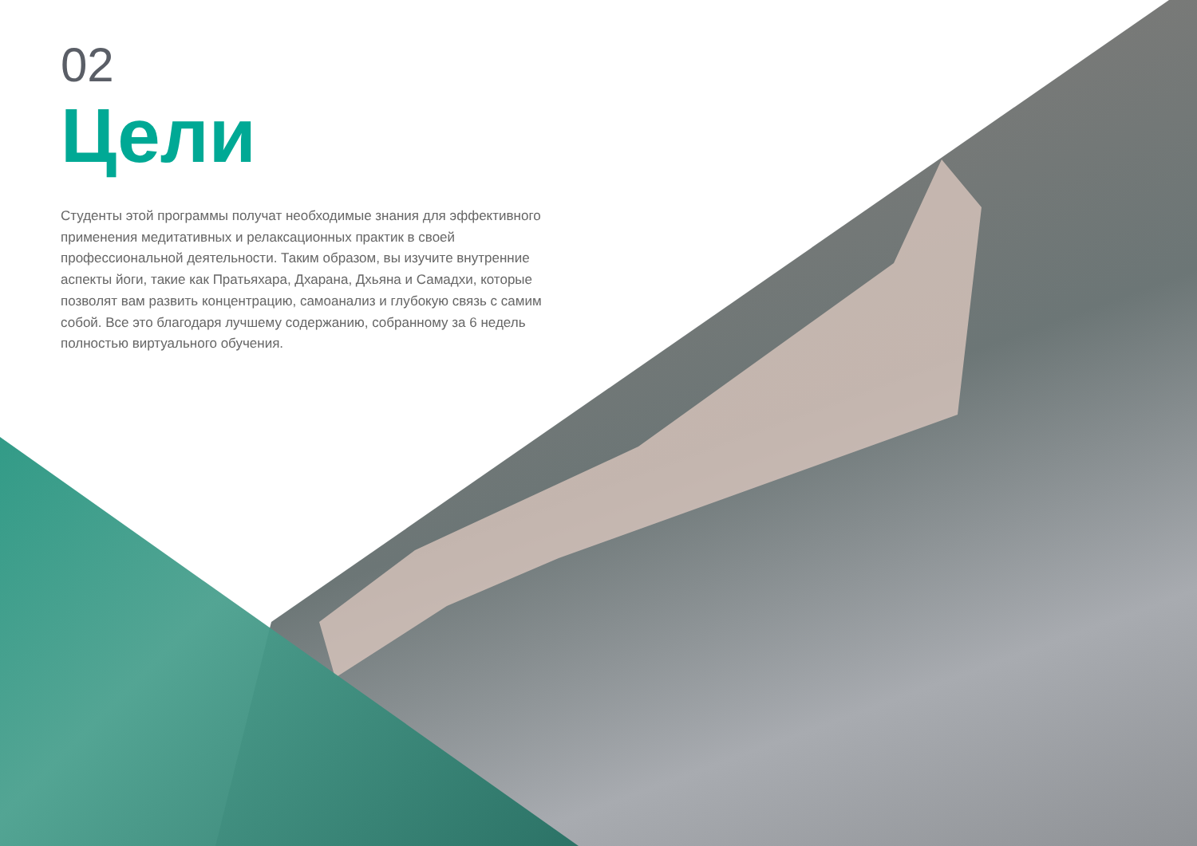02
Цели
Студенты этой программы получат необходимые знания для эффективного применения медитативных и релаксационных практик в своей профессиональной деятельности. Таким образом, вы изучите внутренние аспекты йоги, такие как Пратьяхара, Дхарана, Дхьяна и Самадхи, которые позволят вам развить концентрацию, самоанализ и глубокую связь с самим собой. Все это благодаря лучшему содержанию, собранному за 6 недель полностью виртуального обучения.